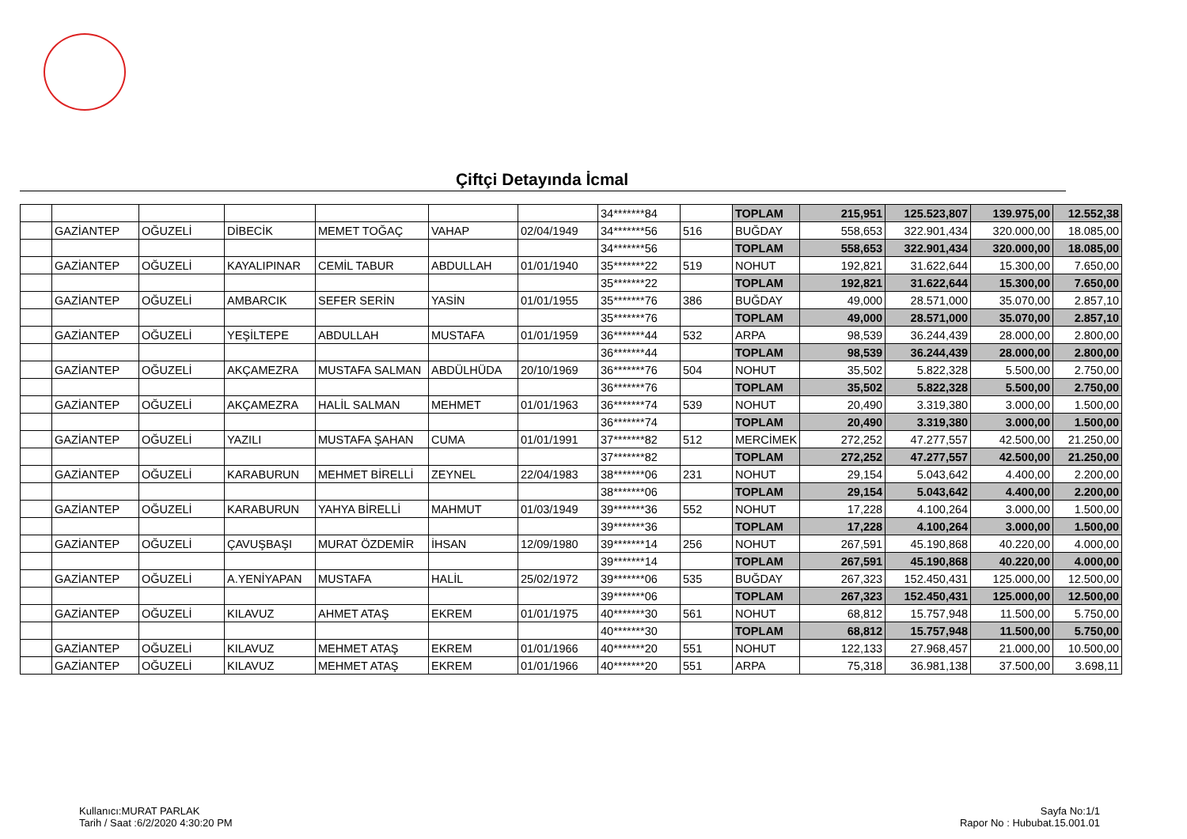Çiftçi Detayında İcmal
| | | | | | | | 34*******84 | | TOPLAM | 215,951 | 125.523,807 | 139.975,00 | 12.552,38 |
| | GAZİANTEP | OĞUZELİ | DİBECİK | MEMET TOĞAÇ | VAHAP | 02/04/1949 | 34*******56 | 516 | BUĞDAY | 558,653 | 322.901,434 | 320.000,00 | 18.085,00 |
| | | | | | | | 34*******56 | | TOPLAM | 558,653 | 322.901,434 | 320.000,00 | 18.085,00 |
| | GAZİANTEP | OĞUZELİ | KAYALIPINAR | CEMİL TABUR | ABDULLAH | 01/01/1940 | 35*******22 | 519 | NOHUT | 192,821 | 31.622,644 | 15.300,00 | 7.650,00 |
| | | | | | | | 35*******22 | | TOPLAM | 192,821 | 31.622,644 | 15.300,00 | 7.650,00 |
| | GAZİANTEP | OĞUZELİ | AMBARCIK | SEFER SERİN | YASİN | 01/01/1955 | 35*******76 | 386 | BUĞDAY | 49,000 | 28.571,000 | 35.070,00 | 2.857,10 |
| | | | | | | | 35*******76 | | TOPLAM | 49,000 | 28.571,000 | 35.070,00 | 2.857,10 |
| | GAZİANTEP | OĞUZELİ | YEŞİLTEPE | ABDULLAH | MUSTAFA | 01/01/1959 | 36*******44 | 532 | ARPA | 98,539 | 36.244,439 | 28.000,00 | 2.800,00 |
| | | | | | | | 36*******44 | | TOPLAM | 98,539 | 36.244,439 | 28.000,00 | 2.800,00 |
| | GAZİANTEP | OĞUZELİ | AKÇAMEZRA | MUSTAFA SALMAN | ABDÜLHÜDA | 20/10/1969 | 36*******76 | 504 | NOHUT | 35,502 | 5.822,328 | 5.500,00 | 2.750,00 |
| | | | | | | | 36*******76 | | TOPLAM | 35,502 | 5.822,328 | 5.500,00 | 2.750,00 |
| | GAZİANTEP | OĞUZELİ | AKÇAMEZRA | HALİL SALMAN | MEHMET | 01/01/1963 | 36*******74 | 539 | NOHUT | 20,490 | 3.319,380 | 3.000,00 | 1.500,00 |
| | | | | | | | 36*******74 | | TOPLAM | 20,490 | 3.319,380 | 3.000,00 | 1.500,00 |
| | GAZİANTEP | OĞUZELİ | YAZILI | MUSTAFA ŞAHAN | CUMA | 01/01/1991 | 37*******82 | 512 | MERCİMEK | 272,252 | 47.277,557 | 42.500,00 | 21.250,00 |
| | | | | | | | 37*******82 | | TOPLAM | 272,252 | 47.277,557 | 42.500,00 | 21.250,00 |
| | GAZİANTEP | OĞUZELİ | KARABURUN | MEHMET BİRELLİ | ZEYNEL | 22/04/1983 | 38*******06 | 231 | NOHUT | 29,154 | 5.043,642 | 4.400,00 | 2.200,00 |
| | | | | | | | 38*******06 | | TOPLAM | 29,154 | 5.043,642 | 4.400,00 | 2.200,00 |
| | GAZİANTEP | OĞUZELİ | KARABURUN | YAHYA BİRELLİ | MAHMUT | 01/03/1949 | 39*******36 | 552 | NOHUT | 17,228 | 4.100,264 | 3.000,00 | 1.500,00 |
| | | | | | | | 39*******36 | | TOPLAM | 17,228 | 4.100,264 | 3.000,00 | 1.500,00 |
| | GAZİANTEP | OĞUZELİ | ÇAVUŞBAŞI | MURAT ÖZDEMİR | İHSAN | 12/09/1980 | 39*******14 | 256 | NOHUT | 267,591 | 45.190,868 | 40.220,00 | 4.000,00 |
| | | | | | | | 39*******14 | | TOPLAM | 267,591 | 45.190,868 | 40.220,00 | 4.000,00 |
| | GAZİANTEP | OĞUZELİ | A.YENİYAPAN | MUSTAFA | HALİL | 25/02/1972 | 39*******06 | 535 | BUĞDAY | 267,323 | 152.450,431 | 125.000,00 | 12.500,00 |
| | | | | | | | 39*******06 | | TOPLAM | 267,323 | 152.450,431 | 125.000,00 | 12.500,00 |
| | GAZİANTEP | OĞUZELİ | KILAVUZ | AHMET ATAŞ | EKREM | 01/01/1975 | 40*******30 | 561 | NOHUT | 68,812 | 15.757,948 | 11.500,00 | 5.750,00 |
| | | | | | | | 40*******30 | | TOPLAM | 68,812 | 15.757,948 | 11.500,00 | 5.750,00 |
| | GAZİANTEP | OĞUZELİ | KILAVUZ | MEHMET ATAŞ | EKREM | 01/01/1966 | 40*******20 | 551 | NOHUT | 122,133 | 27.968,457 | 21.000,00 | 10.500,00 |
| | GAZİANTEP | OĞUZELİ | KILAVUZ | MEHMET ATAŞ | EKREM | 01/01/1966 | 40*******20 | 551 | ARPA | 75,318 | 36.981,138 | 37.500,00 | 3.698,11 |
Kullanıcı:MURAT PARLAK
Tarih / Saat :6/2/2020 4:30:20 PM
Sayfa No:1/1
Rapor No : Hububat.15.001.01